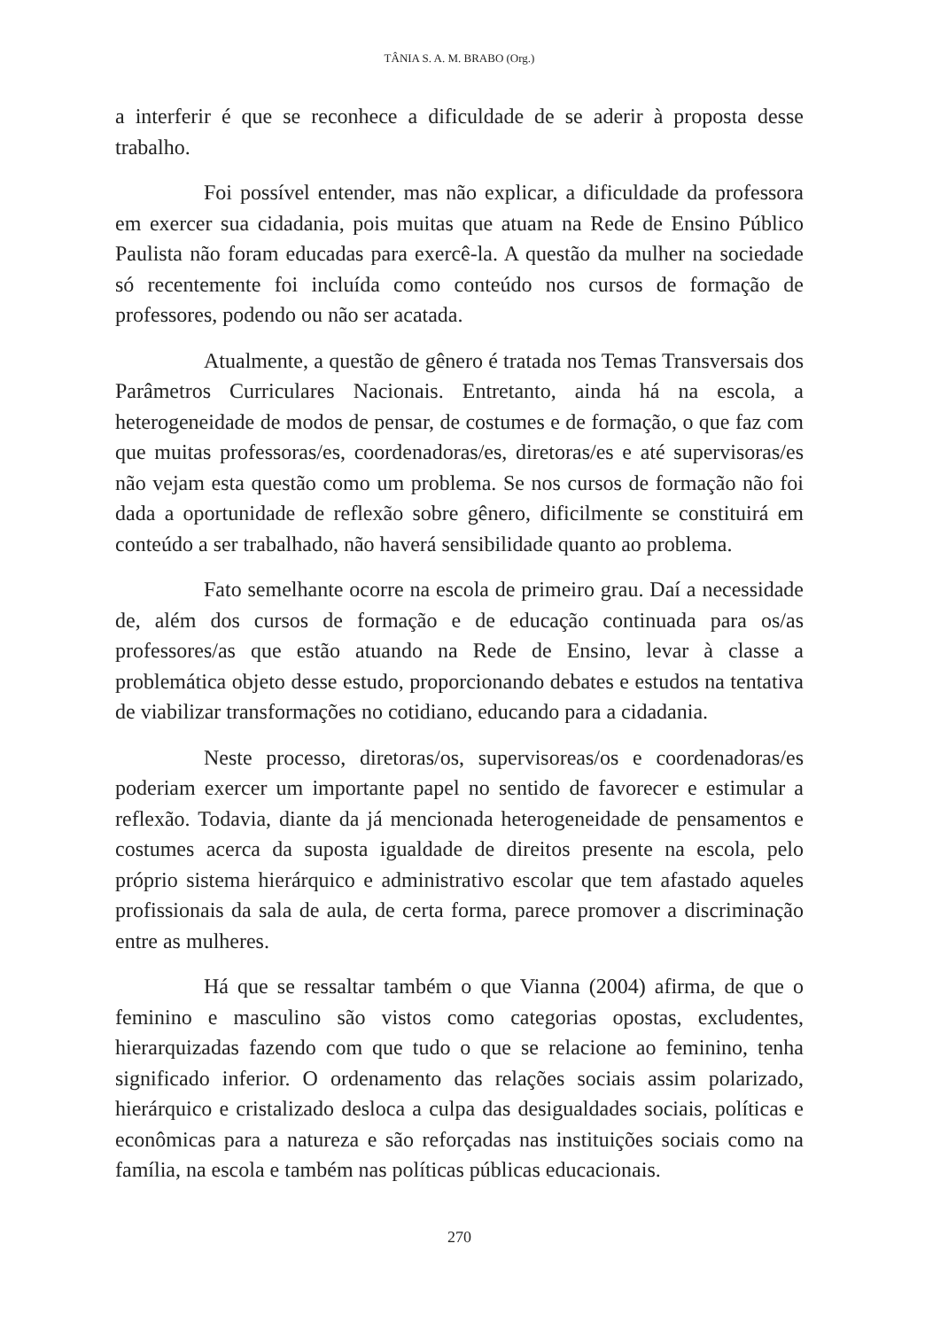TÂNIA S. A. M. BRABO (Org.)
a interferir é que se reconhece a dificuldade de se aderir à proposta desse trabalho.
Foi possível entender, mas não explicar, a dificuldade da professora em exercer sua cidadania, pois muitas que atuam na Rede de Ensino Público Paulista não foram educadas para exercê-la. A questão da mulher na sociedade só recentemente foi incluída como conteúdo nos cursos de formação de professores, podendo ou não ser acatada.
Atualmente, a questão de gênero é tratada nos Temas Transversais dos Parâmetros Curriculares Nacionais. Entretanto, ainda há na escola, a heterogeneidade de modos de pensar, de costumes e de formação, o que faz com que muitas professoras/es, coordenadoras/es, diretoras/es e até supervisoras/es não vejam esta questão como um problema. Se nos cursos de formação não foi dada a oportunidade de reflexão sobre gênero, dificilmente se constituirá em conteúdo a ser trabalhado, não haverá sensibilidade quanto ao problema.
Fato semelhante ocorre na escola de primeiro grau. Daí a necessidade de, além dos cursos de formação e de educação continuada para os/as professores/as que estão atuando na Rede de Ensino, levar à classe a problemática objeto desse estudo, proporcionando debates e estudos na tentativa de viabilizar transformações no cotidiano, educando para a cidadania.
Neste processo, diretoras/os, supervisoreas/os e coordenadoras/es poderiam exercer um importante papel no sentido de favorecer e estimular a reflexão. Todavia, diante da já mencionada heterogeneidade de pensamentos e costumes acerca da suposta igualdade de direitos presente na escola, pelo próprio sistema hierárquico e administrativo escolar que tem afastado aqueles profissionais da sala de aula, de certa forma, parece promover a discriminação entre as mulheres.
Há que se ressaltar também o que Vianna (2004) afirma, de que o feminino e masculino são vistos como categorias opostas, excludentes, hierarquizadas fazendo com que tudo o que se relacione ao feminino, tenha significado inferior. O ordenamento das relações sociais assim polarizado, hierárquico e cristalizado desloca a culpa das desigualdades sociais, políticas e econômicas para a natureza e são reforçadas nas instituições sociais como na família, na escola e também nas políticas públicas educacionais.
270